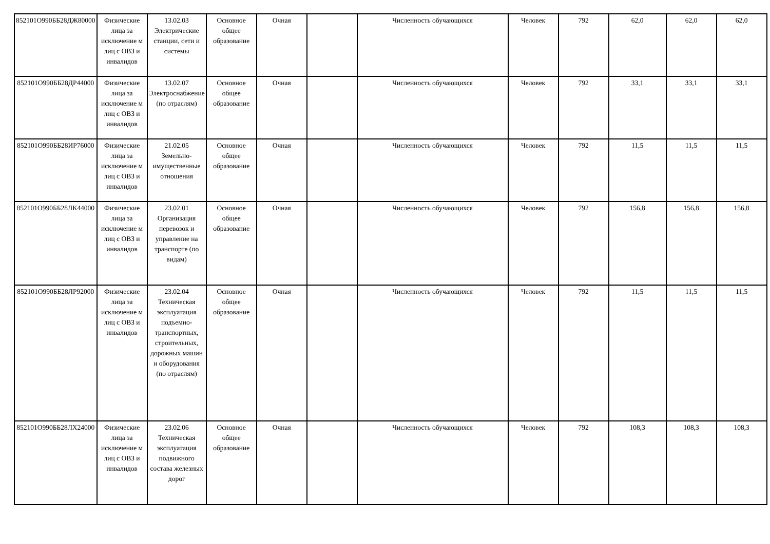| 852101О990ББ28ДЖ80000 | Физические лица за исключение м лиц с ОВЗ и инвалидов | 13.02.03 Электрические станции, сети и системы | Основное общее образование | Очная | | Численность обучающихся | Человек | 792 | 62,0 | 62,0 | 62,0 |
| 852101О990ББ28ДР44000 | Физические лица за исключение м лиц с ОВЗ и инвалидов | 13.02.07 Электроснабжение (по отраслям) | Основное общее образование | Очная | | Численность обучающихся | Человек | 792 | 33,1 | 33,1 | 33,1 |
| 852101О990ББ28ИР76000 | Физические лица за исключение м лиц с ОВЗ и инвалидов | 21.02.05 Земельно-имущественные отношения | Основное общее образование | Очная | | Численность обучающихся | Человек | 792 | 11,5 | 11,5 | 11,5 |
| 852101О990ББ28ЛК44000 | Физические лица за исключение м лиц с ОВЗ и инвалидов | 23.02.01 Организация перевозок и управление на транспорте (по видам) | Основное общее образование | Очная | | Численность обучающихся | Человек | 792 | 156,8 | 156,8 | 156,8 |
| 852101О990ББ28ЛР92000 | Физические лица за исключение м лиц с ОВЗ и инвалидов | 23.02.04 Техническая эксплуатация подъемно-транспортных, строительных, дорожных машин и оборудования (по отраслям) | Основное общее образование | Очная | | Численность обучающихся | Человек | 792 | 11,5 | 11,5 | 11,5 |
| 852101О990ББ28ЛХ24000 | Физические лица за исключение м лиц с ОВЗ и инвалидов | 23.02.06 Техническая эксплуатация подвижного состава железных дорог | Основное общее образование | Очная | | Численность обучающихся | Человек | 792 | 108,3 | 108,3 | 108,3 |